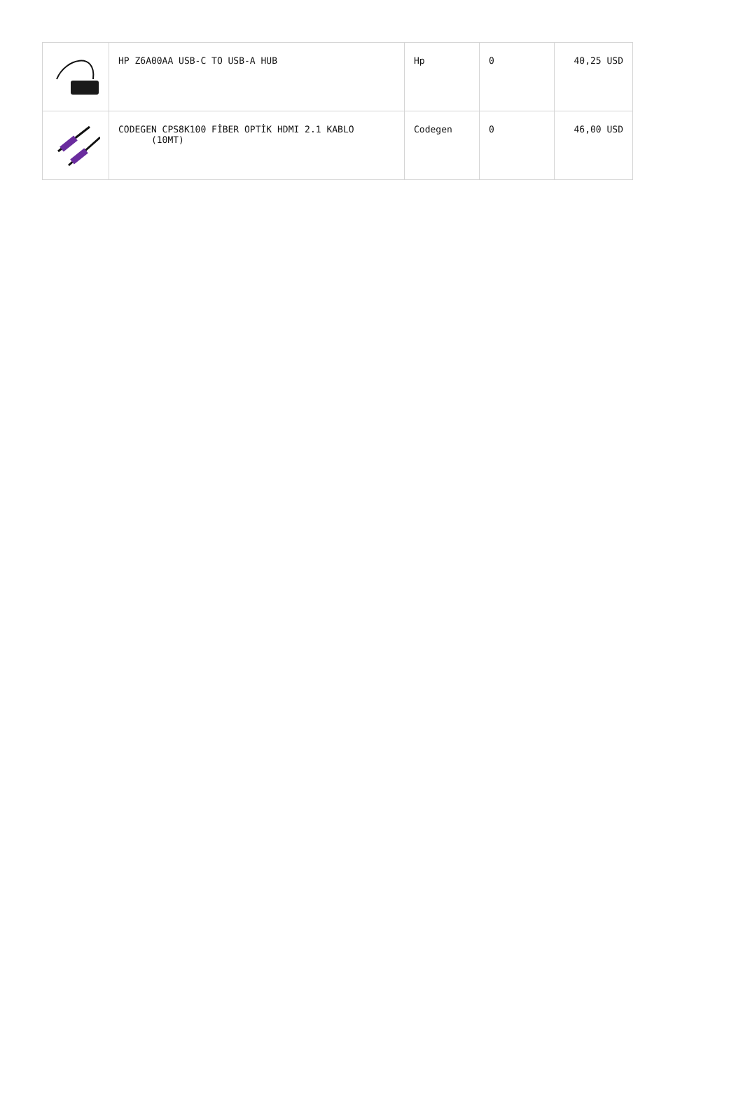| | HP Z6A00AA USB-C TO USB-A HUB | Hp | 0 | 40,25 USD |
| | CODEGEN CPS8K100 FİBER OPTİK HDMI 2.1 KABLO (10MT) | Codegen | 0 | 46,00 USD |